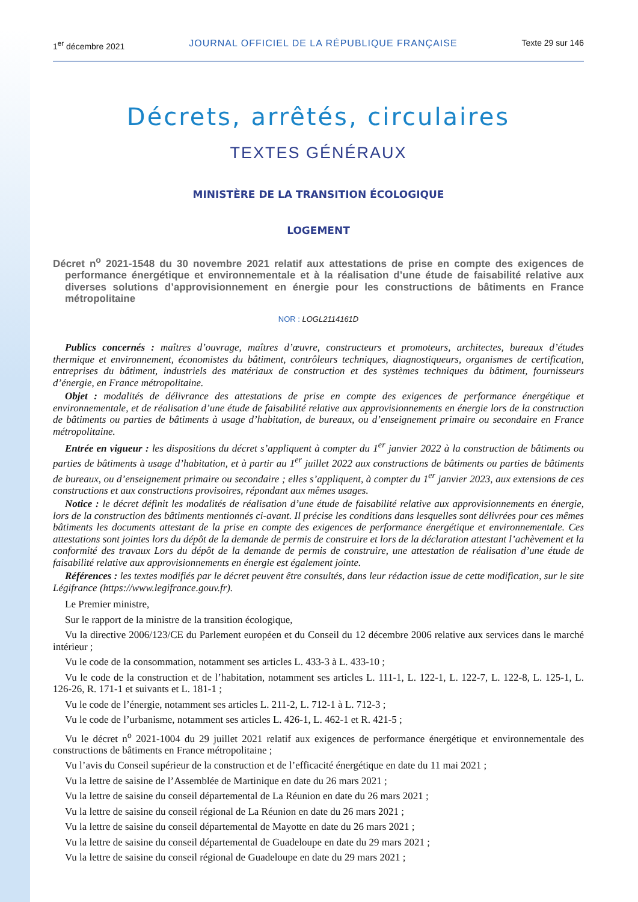1<sup>er</sup> décembre 2021 JOURNAL OFFICIEL DE LA RÉPUBLIQUE FRANÇAISE Texte 29 sur 146
Décrets, arrêtés, circulaires
TEXTES GÉNÉRAUX
MINISTÈRE DE LA TRANSITION ÉCOLOGIQUE
LOGEMENT
Décret n<sup>o</sup> 2021-1548 du 30 novembre 2021 relatif aux attestations de prise en compte des exigences de performance énergétique et environnementale et à la réalisation d’une étude de faisabilité relative aux diverses solutions d’approvisionnement en énergie pour les constructions de bâtiments en France métropolitaine
NOR : LOGL2114161D
Publics concernés : maîtres d’ouvrage, maîtres d’œuvre, constructeurs et promoteurs, architectes, bureaux d’études thermique et environnement, économistes du bâtiment, contrôleurs techniques, diagnostiqueurs, organismes de certification, entreprises du bâtiment, industriels des matériaux de construction et des systèmes techniques du bâtiment, fournisseurs d’énergie, en France métropolitaine.
Objet : modalités de délivrance des attestations de prise en compte des exigences de performance énergétique et environnementale, et de réalisation d’une étude de faisabilité relative aux approvisionnements en énergie lors de la construction de bâtiments ou parties de bâtiments à usage d’habitation, de bureaux, ou d’enseignement primaire ou secondaire en France métropolitaine.
Entrée en vigueur : les dispositions du décret s’appliquent à compter du 1<sup>er</sup> janvier 2022 à la construction de bâtiments ou parties de bâtiments à usage d’habitation, et à partir au 1<sup>er</sup> juillet 2022 aux constructions de bâtiments ou parties de bâtiments de bureaux, ou d’enseignement primaire ou secondaire ; elles s’appliquent, à compter du 1<sup>er</sup> janvier 2023, aux extensions de ces constructions et aux constructions provisoires, répondant aux mêmes usages.
Notice : le décret définit les modalités de réalisation d’une étude de faisabilité relative aux approvisionnements en énergie, lors de la construction des bâtiments mentionnés ci-avant. Il précise les conditions dans lesquelles sont délivrées pour ces mêmes bâtiments les documents attestant de la prise en compte des exigences de performance énergétique et environnementale. Ces attestations sont jointes lors du dépôt de la demande de permis de construire et lors de la déclaration attestant l’achèvement et la conformité des travaux Lors du dépôt de la demande de permis de construire, une attestation de réalisation d’une étude de faisabilité relative aux approvisionnements en énergie est également jointe.
Références : les textes modifiés par le décret peuvent être consultés, dans leur rédaction issue de cette modification, sur le site Légifrance (https://www.legifrance.gouv.fr).
Le Premier ministre,
Sur le rapport de la ministre de la transition écologique,
Vu la directive 2006/123/CE du Parlement européen et du Conseil du 12 décembre 2006 relative aux services dans le marché intérieur ;
Vu le code de la consommation, notamment ses articles L. 433-3 à L. 433-10 ;
Vu le code de la construction et de l’habitation, notamment ses articles L. 111-1, L. 122-1, L. 122-7, L. 122-8, L. 125-1, L. 126-26, R. 171-1 et suivants et L. 181-1 ;
Vu le code de l’énergie, notamment ses articles L. 211-2, L. 712-1 à L. 712-3 ;
Vu le code de l’urbanisme, notamment ses articles L. 426-1, L. 462-1 et R. 421-5 ;
Vu le décret n<sup>o</sup> 2021-1004 du 29 juillet 2021 relatif aux exigences de performance énergétique et environnementale des constructions de bâtiments en France métropolitaine ;
Vu l’avis du Conseil supérieur de la construction et de l’efficacité énergétique en date du 11 mai 2021 ;
Vu la lettre de saisine de l’Assemblée de Martinique en date du 26 mars 2021 ;
Vu la lettre de saisine du conseil départemental de La Réunion en date du 26 mars 2021 ;
Vu la lettre de saisine du conseil régional de La Réunion en date du 26 mars 2021 ;
Vu la lettre de saisine du conseil départemental de Mayotte en date du 26 mars 2021 ;
Vu la lettre de saisine du conseil départemental de Guadeloupe en date du 29 mars 2021 ;
Vu la lettre de saisine du conseil régional de Guadeloupe en date du 29 mars 2021 ;